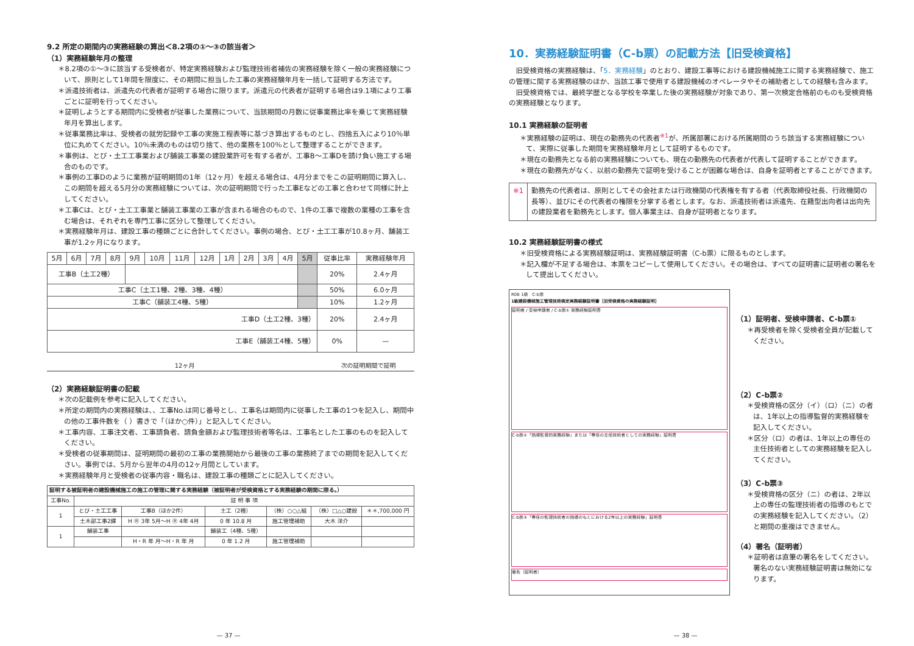9.2 所定の期間内の実務経験の算出＜8.2項の①～③の該当者＞
（1）実務経験年月の整理
＊8.2項の①～③に該当する受検者が、特定実務経験および監理技術者補佐の実務経験を除く一般の実務経験について、原則として1年間を限度に、その期間に担当した工事の実務経験年月を一括して証明する方法です。
＊派遣技術者は、派遣先の代表者が証明する場合に限ります。派遣元の代表者が証明する場合は9.1項により工事ごとに証明を行ってください。
＊証明しようとする期間内に受検者が従事した業務について、当該期間の月数に従事業務比率を乗じて実務経験年月を算出します。
＊従事業務比率は、受検者の就労記録や工事の実施工程表等に基づき算出するものとし、四捨五入により10％単位に丸めてください。10％未満のものは切り捨て、他の業務を100％として整理することができます。
＊事例は、とび・土工工事業および舗装工事業の建設業許可を有する者が、工事B～工事Dを請け負い施工する場合のものです。
＊事例の工事Dのように業務が証明期間の1年（12ヶ月）を超える場合は、4月分までをこの証明期間に算入し、この期間を超える5月分の実務経験については、次の証明期間で行った工事Eなどの工事と合わせて同様に計上してください。
＊工事Cは、とび・土工工事業と舗装工事業の工事が含まれる場合のもので、1件の工事で複数の業種の工事を含む場合は、それぞれを専門工事に区分して整理してください。
＊実務経験年月は、建設工事の種類ごとに合計してください。事例の場合、とび・土工工事が10.8ヶ月、舗装工事が1.2ヶ月になります。
| 5月 | 6月 | 7月 | 8月 | 9月 | 10月 | 11月 | 12月 | 1月 | 2月 | 3月 | 4月 | 5月 | 従事比率 | 実務経験年月 |
| --- | --- | --- | --- | --- | --- | --- | --- | --- | --- | --- | --- | --- | --- | --- |
| 工事B（土工2種） | | | | | | | | | | | | | 20% | 2.4ヶ月 |
| 工事C（土工1種、2種、3種、4種） | | | | | | | | | | | | | 50% | 6.0ヶ月 |
| 工事C（舗装工4種、5種） | | | | | | | | | | | | | 10% | 1.2ヶ月 |
| 工事D（土工2種、3種） | | | | | | | | | | | | | 20% | 2.4ヶ月 |
| 工事E（舗装工4種、5種） | | | | | | | | | | | | | 0% | — |
12ヶ月 次の証明期間で証明
（2）実務経験証明書の記載
＊次の記載例を参考に記入してください。
＊所定の期間内の実務経験は、、工事No.は同じ番号とし、工事名は期間内に従事した工事の1つを記入し、期間中の他の工事件数を（ ）書きで「（ほか○件）」と記入してください。
＊工事内容、工事注文者、工事請負者、請負金額および監理技術者等名は、工事名とした工事のものを記入してください。
＊受検者の従事期間は、証明期間の最初の工事の業務開始から最後の工事の業務終了までの期間を記入してください。事例では、5月から翌年の4月の12ヶ月間としています。
＊実務経験年月と受検者の従事内容・職名は、建設工事の種類ごとに記入してください。
| 証明する被証明者の建設機械施工の施工の管理に関する実務経験（被証明者が受検資格とする実務経験の期間に限る。） | | | | | | |
| --- | --- | --- | --- | --- | --- | --- |
| 工事No. | 証 明 事 項 | | | | | |
| 1 | とび・土工工事 | 工事B（ほか2件） | 土工（2種） | （株）○○△組 | （株）□△○建設 | ＊＊,700,000 円 |
| | 土木部工事2課 | H Ⓡ 3年 5月～H Ⓡ 4年 4月 | 0 年 10.8 月 | 施工管理補助 | 大木 洋介 | |
| 1 | 舗装工事 | | 舗装工（4種、5種） | | | |
| | | H・R 年 月～H・R 年 月 | 0 年 1.2 月 | 施工管理補助 | | |
— 37 —
10．実務経験証明書（C-b票）の記載方法【旧受検資格】
　旧受検資格の実務経験は、「5．実務経験」のとおり、建設工事等における建設機械施工に関する実務経験で、施工の管理に関する実務経験のほか、当該工事で使用する建設機械のオペレータやその補助者としての経験も含みます。
　旧受検資格では、最終学歴となる学校を卒業した後の実務経験が対象であり、第一次検定合格前のものも受検資格の実務経験となります。
10.1 実務経験の証明者
＊実務経験の証明は、現在の勤務先の代表者<sup>※1</sup>が、所属部署における所属期間のうち該当する実務経験について、実際に従事した期間を実務経験年月として証明するものです。
＊現在の勤務先となる前の実務経験についても、現在の勤務先の代表者が代表して証明することができます。
＊現在の勤務先がなく、以前の勤務先で証明を受けることが困難な場合は、自身を証明者とすることができます。
※1 勤務先の代表者は、原則としてその会社または行政機関の代表権を有する者（代表取締役社長、行政機関の長等）、並びにその代表者の権限を分掌する者とします。なお、派遣技術者は派遣先、在籍型出向者は出向先の建設業者を勤務先とします。個人事業主は、自身が証明者となります。
10.2 実務経験証明書の様式
＊旧受検資格による実務経験証明は、実務経験証明書（C-b票）に限るものとします。
＊記入欄が不足する場合は、本票をコピーして使用してください。その場合は、すべての証明書に証明者の署名をして提出してください。
R06 1級　C-b票
1級建設機械施工管理技術検定実務経験証明書［旧受検資格の実務経験証明］
証明者 / 受検申請者 / C-b票① 実務経験証明書
C-b票②「指導監督的実務経験」または「専任の主任技術者としての実務経験」証明書
C-b票③「専任の監理技術者の指導のもとにおける2年以上の実務経験」証明書
署名（証明者）
（1）証明者、受検申請者、C-b票①
＊再受検者を除く受検者全員が記載してください。
（2）C-b票②
＊受検資格の区分（イ）（ロ）（ニ）の者は、1年以上の指導監督的実務経験を記入してください。
＊区分（ロ）の者は、1年以上の専任の主任技術者としての実務経験を記入してください。
（3）C-b票③
＊受検資格の区分（ニ）の者は、2年以上の専任の監理技術者の指導のもとでの実務経験を記入してください。（2）と期間の重複はできません。
（4）署名（証明者）
＊証明者は直筆の署名をしてください。署名のない実務経験証明書は無効になります。
— 38 —